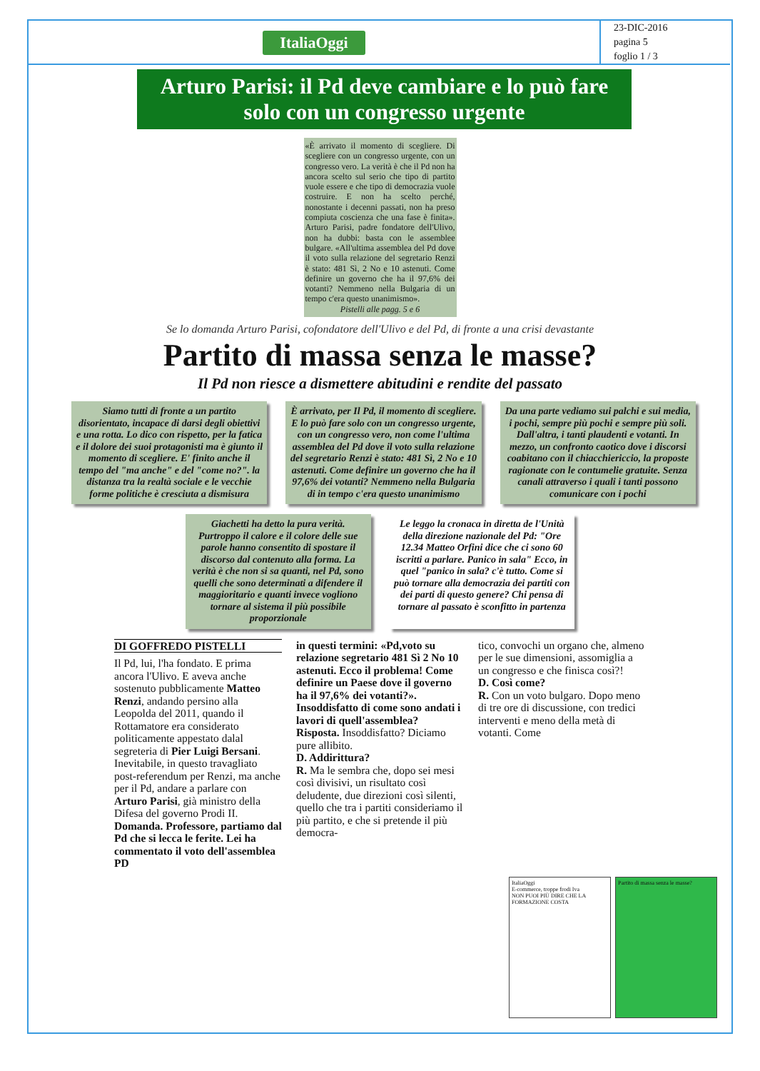ItaliaOggi
23-DIC-2016
pagina 5
foglio 1 / 3
Arturo Parisi: il Pd deve cambiare e lo può fare solo con un congresso urgente
«È arrivato il momento di scegliere. Di scegliere con un congresso urgente, con un congresso vero. La verità è che il Pd non ha ancora scelto sul serio che tipo di partito vuole essere e che tipo di democrazia vuole costruire. E non ha scelto perché, nonostante i decenni passati, non ha preso compiuta coscienza che una fase è finita». Arturo Parisi, padre fondatore dell'Ulivo, non ha dubbi: basta con le assemblee bulgare. «All'ultima assemblea del Pd dove il voto sulla relazione del segretario Renzi è stato: 481 Sì, 2 No e 10 astenuti. Come definire un governo che ha il 97,6% dei votanti? Nemmeno nella Bulgaria di un tempo c'era questo unanimismo».
Pistelli alle pagg. 5 e 6
Se lo domanda Arturo Parisi, cofondatore dell'Ulivo e del Pd, di fronte a una crisi devastante
Partito di massa senza le masse?
Il Pd non riesce a dismettere abitudini e rendite del passato
Siamo tutti di fronte a un partito disorientato, incapace di darsi degli obiettivi e una rotta. Lo dico con rispetto, per la fatica e il dolore dei suoi protagonisti ma è giunto il momento di scegliere. E' finito anche il tempo del "ma anche" e del "come no?". la distanza tra la realtà sociale e le vecchie forme politiche è cresciuta a dismisura
È arrivato, per Il Pd, il momento di scegliere. E lo può fare solo con un congresso urgente, con un congresso vero, non come l'ultima assemblea del Pd dove il voto sulla relazione del segretario Renzi è stato: 481 Sì, 2 No e 10 astenuti. Come definire un governo che ha il 97,6% dei votanti? Nemmeno nella Bulgaria di in tempo c'era questo unanimismo
Da una parte vediamo sui palchi e sui media, i pochi, sempre più pochi e sempre più soli. Dall'altra, i tanti plaudenti e votanti. In mezzo, un confronto caotico dove i discorsi coabitano con il chiacchiericcio, la proposte ragionate con le contumelie gratuite. Senza canali attraverso i quali i tanti possono comunicare con i pochi
Giachetti ha detto la pura verità. Purtroppo il calore e il colore delle sue parole hanno consentito di spostare il discorso dal contenuto alla forma. La verità è che non si sa quanti, nel Pd, sono quelli che sono determinati a difendere il maggioritario e quanti invece vogliono tornare al sistema il più possibile proporzionale
Le leggo la cronaca in diretta de l'Unità della direzione nazionale del Pd: "Ore 12.34 Matteo Orfini dice che ci sono 60 iscritti a parlare. Panico in sala" Ecco, in quel "panico in sala? c'è tutto. Come si può tornare alla democrazia dei partiti con dei parti di questo genere? Chi pensa di tornare al passato è sconfitto in partenza
DI GOFFREDO PISTELLI
Il Pd, lui, l'ha fondato. E prima ancora l'Ulivo. E aveva anche sostenuto pubblicamente Matteo Renzi, andando persino alla Leopolda del 2011, quando il Rottamatore era considerato politicamente appestato dalal segreteria di Pier Luigi Bersani. Inevitabile, in questo travagliato post-referendum per Renzi, ma anche per il Pd, andare a parlare con Arturo Parisi, già ministro della Difesa del governo Prodi II.
Domanda. Professore, partiamo dal Pd che si lecca le ferite. Lei ha commentato il voto dell'assemblea PD
in questi termini: «Pd,voto su relazione segretario 481 Sì 2 No 10 astenuti. Ecco il problema! Come definire un Paese dove il governo ha il 97,6% dei votanti?». Insoddisfatto di come sono andati i lavori di quell'assemblea?
Risposta. Insoddisfatto? Diciamo pure allibito.
D. Addirittura?
R. Ma le sembra che, dopo sei mesi così divisivi, un risultato così deludente, due direzioni così silenti, quello che tra i partiti consideriamo il più partito, e che si pretende il più democra-
tico, convochi un organo che, almeno per le sue dimensioni, assomiglia a un congresso e che finisca così?!
D. Così come?
R. Con un voto bulgaro. Dopo meno di tre ore di discussione, con tredici interventi e meno della metà di votanti. Come
ItaliaOggi
E-commerce, troppe frodi Iva
NON PUOI PIÙ DIRE CHE LA FORMAZIONE COSTA
Partito di massa senza le masse?